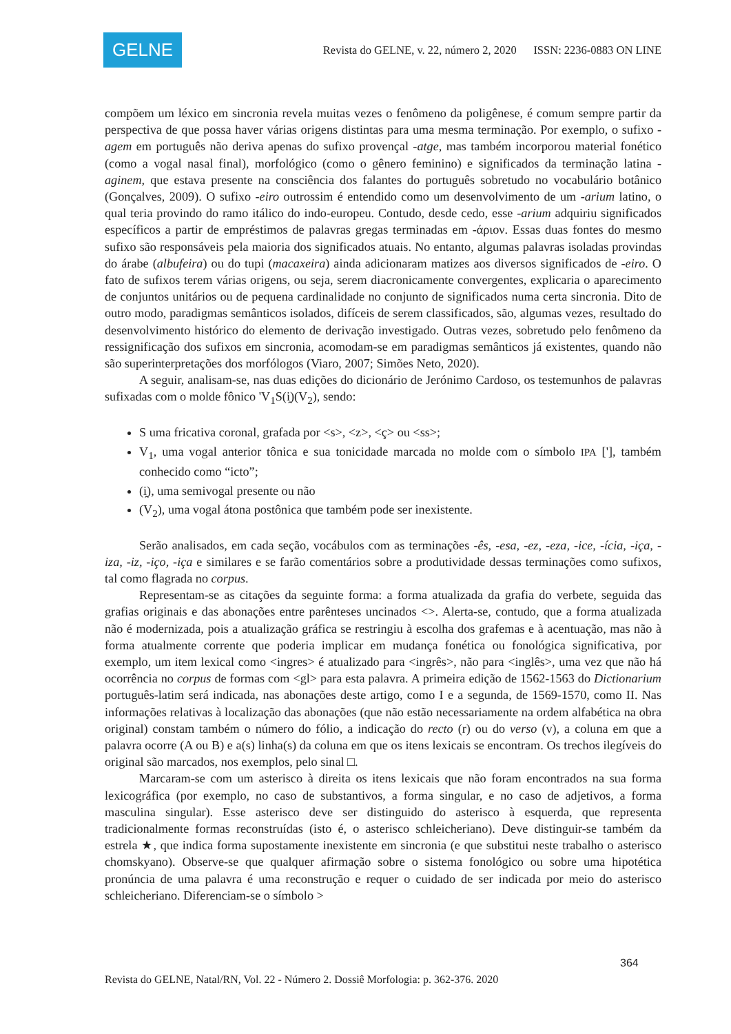GELNE
Revista do GELNE, v. 22, número 2, 2020 ISSN: 2236-0883 ON LINE
compõem um léxico em sincronia revela muitas vezes o fenômeno da poligênese, é comum sempre partir da perspectiva de que possa haver várias origens distintas para uma mesma terminação. Por exemplo, o sufixo -agem em português não deriva apenas do sufixo provençal -atge, mas também incorporou material fonético (como a vogal nasal final), morfológico (como o gênero feminino) e significados da terminação latina -aginem, que estava presente na consciência dos falantes do português sobretudo no vocabulário botânico (Gonçalves, 2009). O sufixo -eiro outrossim é entendido como um desenvolvimento de um -arium latino, o qual teria provindo do ramo itálico do indo-europeu. Contudo, desde cedo, esse -arium adquiriu significados específicos a partir de empréstimos de palavras gregas terminadas em -άριον. Essas duas fontes do mesmo sufixo são responsáveis pela maioria dos significados atuais. No entanto, algumas palavras isoladas provindas do árabe (albufeira) ou do tupi (macaxeira) ainda adicionaram matizes aos diversos significados de -eiro. O fato de sufixos terem várias origens, ou seja, serem diacronicamente convergentes, explicaria o aparecimento de conjuntos unitários ou de pequena cardinalidade no conjunto de significados numa certa sincronia. Dito de outro modo, paradigmas semânticos isolados, difíceis de serem classificados, são, algumas vezes, resultado do desenvolvimento histórico do elemento de derivação investigado. Outras vezes, sobretudo pelo fenômeno da ressignificação dos sufixos em sincronia, acomodam-se em paradigmas semânticos já existentes, quando não são superinterpretações dos morfólogos (Viaro, 2007; Simões Neto, 2020).
A seguir, analisam-se, nas duas edições do dicionário de Jerónimo Cardoso, os testemunhos de palavras sufixadas com o molde fônico 'V<sub>1</sub>S(i̯)(V<sub>2</sub>), sendo:
S uma fricativa coronal, grafada por <s>, <z>, <ç> ou <ss>;
V<sub>1</sub>, uma vogal anterior tônica e sua tonicidade marcada no molde com o símbolo IPA ['], também conhecido como “icto”;
(i̯), uma semivogal presente ou não
(V<sub>2</sub>), uma vogal átona postônica que também pode ser inexistente.
Serão analisados, em cada seção, vocábulos com as terminações -ês, -esa, -ez, -eza, -ice, -ícia, -iça, -iza, -iz, -iço, -iça e similares e se farão comentários sobre a produtividade dessas terminações como sufixos, tal como flagrada no corpus.
Representam-se as citações da seguinte forma: a forma atualizada da grafia do verbete, seguida das grafias originais e das abonações entre parênteses uncinados <>. Alerta-se, contudo, que a forma atualizada não é modernizada, pois a atualização gráfica se restringiu à escolha dos grafemas e à acentuação, mas não à forma atualmente corrente que poderia implicar em mudança fonética ou fonológica significativa, por exemplo, um item lexical como <ingres> é atualizado para <ingrês>, não para <inglês>, uma vez que não há ocorrência no corpus de formas com <gl> para esta palavra. A primeira edição de 1562-1563 do Dictionarium português-latim será indicada, nas abonações deste artigo, como I e a segunda, de 1569-1570, como II. Nas informações relativas à localização das abonações (que não estão necessariamente na ordem alfabética na obra original) constam também o número do fólio, a indicação do recto (r) ou do verso (v), a coluna em que a palavra ocorre (A ou B) e a(s) linha(s) da coluna em que os itens lexicais se encontram. Os trechos ilegíveis do original são marcados, nos exemplos, pelo sinal □.
Marcaram-se com um asterisco à direita os itens lexicais que não foram encontrados na sua forma lexicográfica (por exemplo, no caso de substantivos, a forma singular, e no caso de adjetivos, a forma masculina singular). Esse asterisco deve ser distinguido do asterisco à esquerda, que representa tradicionalmente formas reconstruídas (isto é, o asterisco schleicheriano). Deve distinguir-se também da estrela ★, que indica forma supostamente inexistente em sincronia (e que substitui neste trabalho o asterisco chomskyano). Observe-se que qualquer afirmação sobre o sistema fonológico ou sobre uma hipotética pronúncia de uma palavra é uma reconstrução e requer o cuidado de ser indicada por meio do asterisco schleicheriano. Diferenciam-se o símbolo >
364
Revista do GELNE, Natal/RN, Vol. 22 - Número 2. Dossiê Morfologia: p. 362-376. 2020